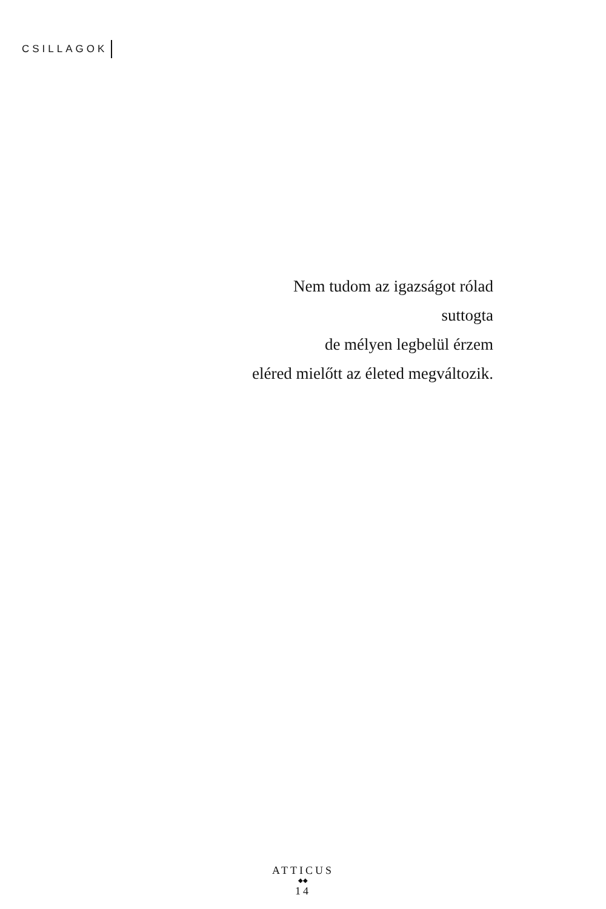CSILLAGOK
Nem tudom az igazságot rólad
suttogta
de mélyen legbelül érzem
eléred mielőtt az életed megváltozik.
ATTICUS
◆◆
14